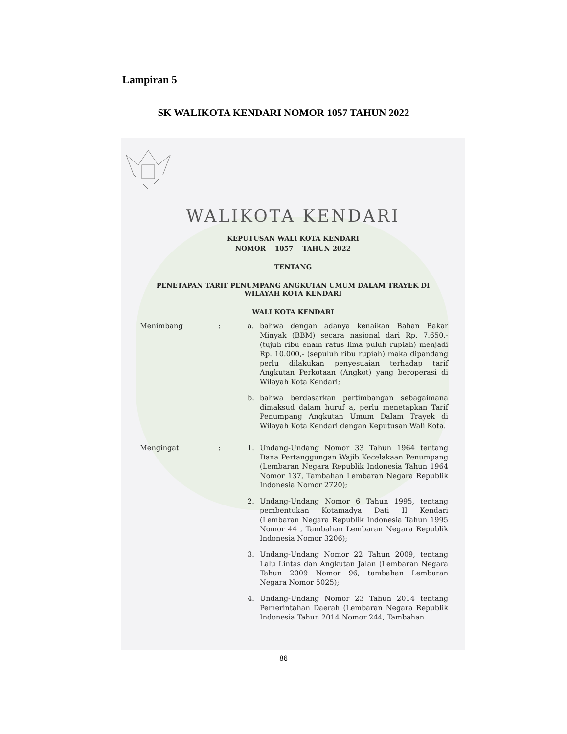Lampiran 5
SK WALIKOTA KENDARI NOMOR 1057 TAHUN 2022
WALIKOTA KENDARI
KEPUTUSAN WALI KOTA KENDARI
NOMOR 1057 TAHUN 2022
TENTANG
PENETAPAN TARIF PENUMPANG ANGKUTAN UMUM DALAM TRAYEK DI
WILAYAH KOTA KENDARI
WALI KOTA KENDARI
Menimbang : a. bahwa dengan adanya kenaikan Bahan Bakar Minyak (BBM) secara nasional dari Rp. 7.650.- (tujuh ribu enam ratus lima puluh rupiah) menjadi Rp. 10.000,- (sepuluh ribu rupiah) maka dipandang perlu dilakukan penyesuaian terhadap tarif Angkutan Perkotaan (Angkot) yang beroperasi di Wilayah Kota Kendari;
b. bahwa berdasarkan pertimbangan sebagaimana dimaksud dalam huruf a, perlu menetapkan Tarif Penumpang Angkutan Umum Dalam Trayek di Wilayah Kota Kendari dengan Keputusan Wali Kota.
Mengingat : 1. Undang-Undang Nomor 33 Tahun 1964 tentang Dana Pertanggungan Wajib Kecelakaan Penumpang (Lembaran Negara Republik Indonesia Tahun 1964 Nomor 137, Tambahan Lembaran Negara Republik Indonesia Nomor 2720);
2. Undang-Undang Nomor 6 Tahun 1995, tentang pembentukan Kotamadya Dati II Kendari (Lembaran Negara Republik Indonesia Tahun 1995 Nomor 44 , Tambahan Lembaran Negara Republik Indonesia Nomor 3206);
3. Undang-Undang Nomor 22 Tahun 2009, tentang Lalu Lintas dan Angkutan Jalan (Lembaran Negara Tahun 2009 Nomor 96, tambahan Lembaran Negara Nomor 5025);
4. Undang-Undang Nomor 23 Tahun 2014 tentang Pemerintahan Daerah (Lembaran Negara Republik Indonesia Tahun 2014 Nomor 244, Tambahan
86